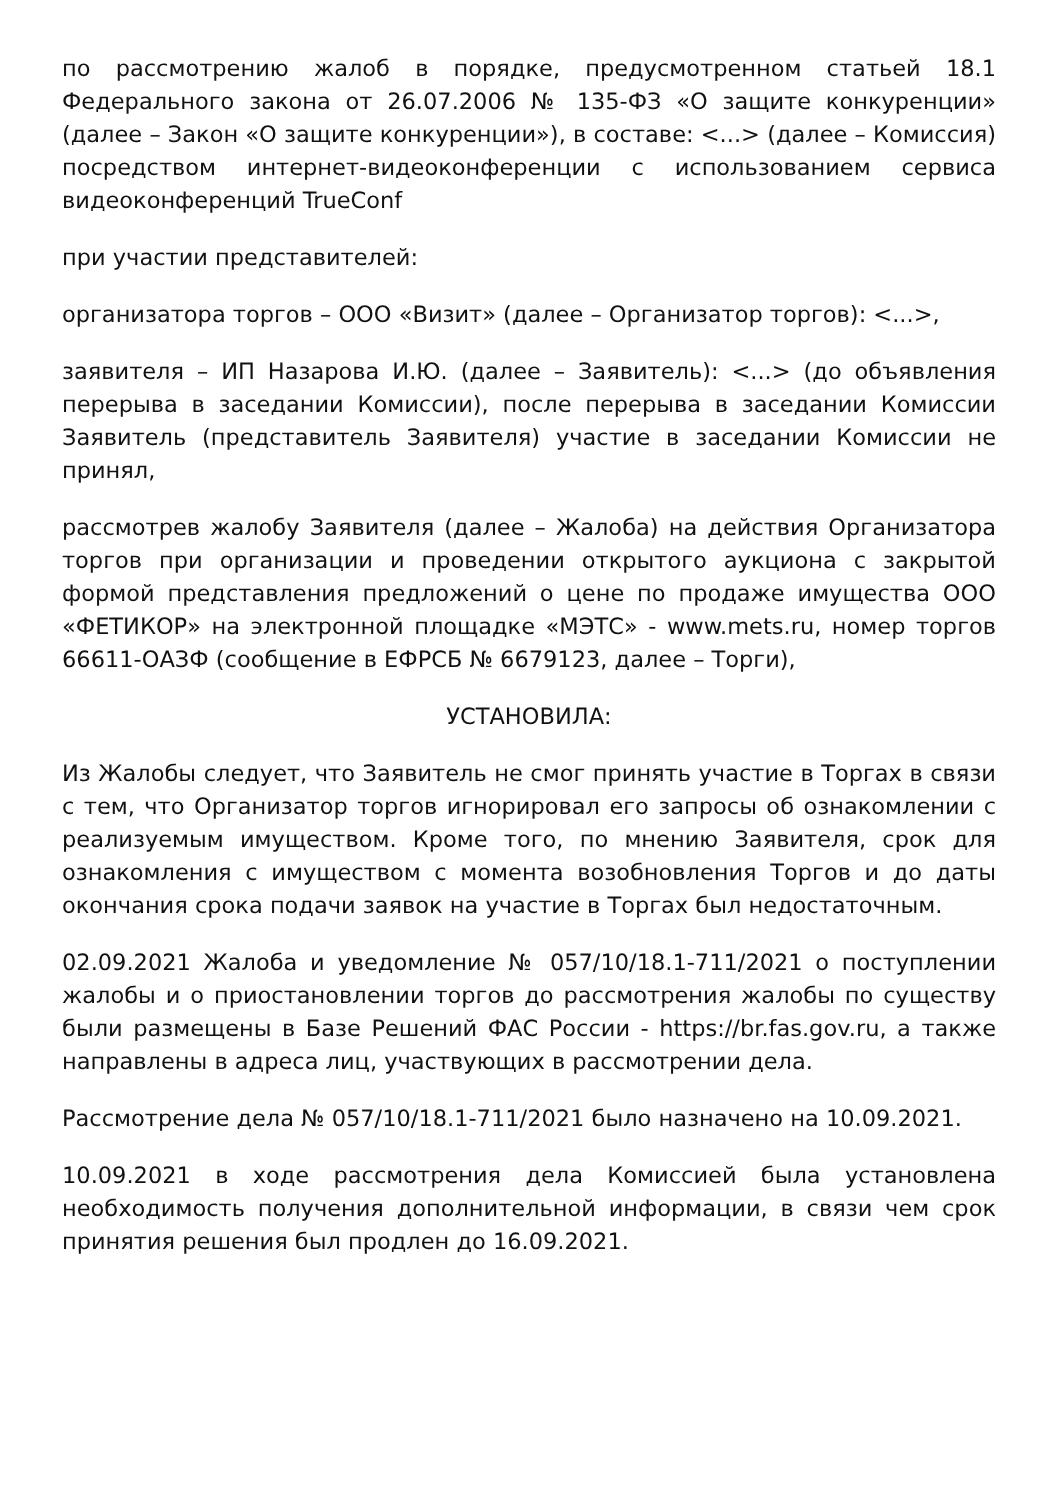по рассмотрению жалоб в порядке, предусмотренном статьей 18.1 Федерального закона от 26.07.2006 № 135-ФЗ «О защите конкуренции» (далее – Закон «О защите конкуренции»), в составе: <...> (далее – Комиссия) посредством интернет-видеоконференции с использованием сервиса видеоконференций TrueConf
при участии представителей:
организатора торгов – ООО «Визит» (далее – Организатор торгов): <...>,
заявителя – ИП Назарова И.Ю. (далее – Заявитель): <...> (до объявления перерыва в заседании Комиссии), после перерыва в заседании Комиссии Заявитель (представитель Заявителя) участие в заседании Комиссии не принял,
рассмотрев жалобу Заявителя (далее – Жалоба) на действия Организатора торгов при организации и проведении открытого аукциона с закрытой формой представления предложений о цене по продаже имущества ООО «ФЕТИКОР» на электронной площадке «МЭТС» - www.mets.ru, номер торгов 66611-ОАЗФ (сообщение в ЕФРСБ № 6679123, далее – Торги),
УСТАНОВИЛА:
Из Жалобы следует, что Заявитель не смог принять участие в Торгах в связи с тем, что Организатор торгов игнорировал его запросы об ознакомлении с реализуемым имуществом. Кроме того, по мнению Заявителя, срок для ознакомления с имуществом с момента возобновления Торгов и до даты окончания срока подачи заявок на участие в Торгах был недостаточным.
02.09.2021 Жалоба и уведомление № 057/10/18.1-711/2021 о поступлении жалобы и о приостановлении торгов до рассмотрения жалобы по существу были размещены в Базе Решений ФАС России - https://br.fas.gov.ru, а также направлены в адреса лиц, участвующих в рассмотрении дела.
Рассмотрение дела № 057/10/18.1-711/2021 было назначено на 10.09.2021.
10.09.2021 в ходе рассмотрения дела Комиссией была установлена необходимость получения дополнительной информации, в связи чем срок принятия решения был продлен до 16.09.2021.